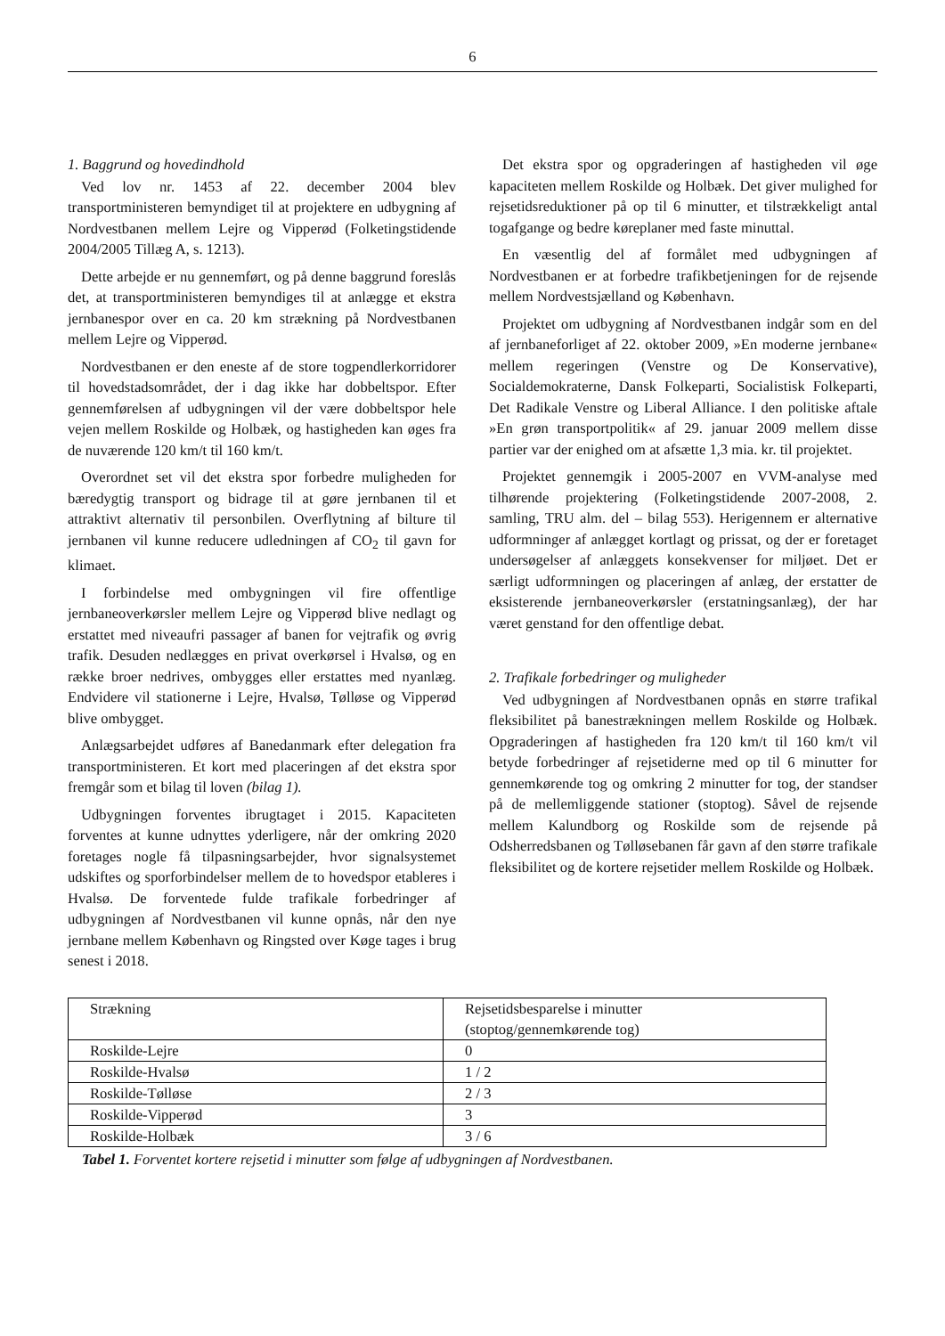6
1. Baggrund og hovedindhold
Ved lov nr. 1453 af 22. december 2004 blev transportministeren bemyndiget til at projektere en udbygning af Nordvestbanen mellem Lejre og Vipperød (Folketingstidende 2004/2005 Tillæg A, s. 1213).
Dette arbejde er nu gennemført, og på denne baggrund foreslås det, at transportministeren bemyndiges til at anlægge et ekstra jernbanespor over en ca. 20 km strækning på Nordvestbanen mellem Lejre og Vipperød.
Nordvestbanen er den eneste af de store togpendlerkorridorer til hovedstadsområdet, der i dag ikke har dobbeltspor. Efter gennemførelsen af udbygningen vil der være dobbeltspor hele vejen mellem Roskilde og Holbæk, og hastigheden kan øges fra de nuværende 120 km/t til 160 km/t.
Overordnet set vil det ekstra spor forbedre muligheden for bæredygtig transport og bidrage til at gøre jernbanen til et attraktivt alternativ til personbilen. Overflytning af bilture til jernbanen vil kunne reducere udledningen af CO<sub>2</sub> til gavn for klimaet.
I forbindelse med ombygningen vil fire offentlige jernbaneoverkørsler mellem Lejre og Vipperød blive nedlagt og erstattet med niveaufri passager af banen for vejtrafik og øvrig trafik. Desuden nedlægges en privat overkørsel i Hvalsø, og en række broer nedrives, ombygges eller erstattes med nyanlæg. Endvidere vil stationerne i Lejre, Hvalsø, Tølløse og Vipperød blive ombygget.
Anlægsarbejdet udføres af Banedanmark efter delegation fra transportministeren. Et kort med placeringen af det ekstra spor fremgår som et bilag til loven (bilag 1).
Udbygningen forventes ibrugtaget i 2015. Kapaciteten forventes at kunne udnyttes yderligere, når der omkring 2020 foretages nogle få tilpasningsarbejder, hvor signalsystemet udskiftes og sporforbindelser mellem de to hovedspor etableres i Hvalsø. De forventede fulde trafikale forbedringer af udbygningen af Nordvestbanen vil kunne opnås, når den nye jernbane mellem København og Ringsted over Køge tages i brug senest i 2018.
Det ekstra spor og opgraderingen af hastigheden vil øge kapaciteten mellem Roskilde og Holbæk. Det giver mulighed for rejsetidsreduktioner på op til 6 minutter, et tilstrækkeligt antal togafgange og bedre køreplaner med faste minuttal.
En væsentlig del af formålet med udbygningen af Nordvestbanen er at forbedre trafikbetjeningen for de rejsende mellem Nordvestsjælland og København.
Projektet om udbygning af Nordvestbanen indgår som en del af jernbaneforliget af 22. oktober 2009, »En moderne jernbane« mellem regeringen (Venstre og De Konservative), Socialdemokraterne, Dansk Folkeparti, Socialistisk Folkeparti, Det Radikale Venstre og Liberal Alliance. I den politiske aftale »En grøn transportpolitik« af 29. januar 2009 mellem disse partier var der enighed om at afsætte 1,3 mia. kr. til projektet.
Projektet gennemgik i 2005-2007 en VVM-analyse med tilhørende projektering (Folketingstidende 2007-2008, 2. samling, TRU alm. del – bilag 553). Herigennem er alternative udformninger af anlægget kortlagt og prissat, og der er foretaget undersøgelser af anlæggets konsekvenser for miljøet. Det er særligt udformningen og placeringen af anlæg, der erstatter de eksisterende jernbaneoverkørsler (erstatningsanlæg), der har været genstand for den offentlige debat.
2. Trafikale forbedringer og muligheder
Ved udbygningen af Nordvestbanen opnås en større trafikal fleksibilitet på banestrækningen mellem Roskilde og Holbæk. Opgraderingen af hastigheden fra 120 km/t til 160 km/t vil betyde forbedringer af rejsetiderne med op til 6 minutter for gennemkørende tog og omkring 2 minutter for tog, der standser på de mellemliggende stationer (stoptog). Såvel de rejsende mellem Kalundborg og Roskilde som de rejsende på Odsherredsbanen og Tølløsebanen får gavn af den større trafikale fleksibilitet og de kortere rejsetider mellem Roskilde og Holbæk.
| Strækning | Rejsetidsbesparelse i minutter (stoptog/gennemkørende tog) |
| --- | --- |
| Roskilde-Lejre | 0 |
| Roskilde-Hvalsø | 1 / 2 |
| Roskilde-Tølløse | 2 / 3 |
| Roskilde-Vipperød | 3 |
| Roskilde-Holbæk | 3 / 6 |
Tabel 1. Forventet kortere rejsetid i minutter som følge af udbygningen af Nordvestbanen.